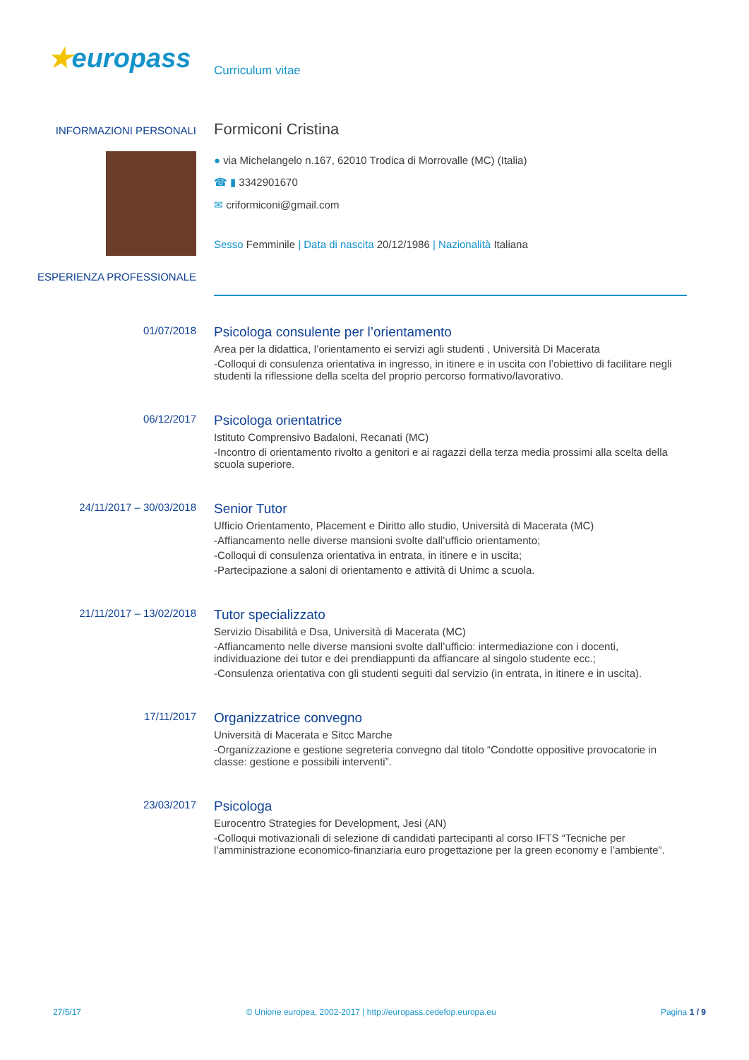★europass
Curriculum vitae
INFORMAZIONI PERSONALI
Formiconi Cristina
● via Michelangelo n.167, 62010 Trodica di Morrovalle (MC) (Italia)
☎ ▮ 3342901670
✉ criformiconi@gmail.com
Sesso Femminile | Data di nascita 20/12/1986 | Nazionalità Italiana
ESPERIENZA PROFESSIONALE
01/07/2018
Psicologa consulente per l’orientamento
Area per la didattica, l’orientamento ei servizi agli studenti , Università Di Macerata
-Colloqui di consulenza orientativa in ingresso, in itinere e in uscita con l’obiettivo di facilitare negli studenti la riflessione della scelta del proprio percorso formativo/lavorativo.
06/12/2017
Psicologa orientatrice
Istituto Comprensivo Badaloni, Recanati (MC)
-Incontro di orientamento rivolto a genitori e ai ragazzi della terza media prossimi alla scelta della scuola superiore.
24/11/2017 – 30/03/2018
Senior Tutor
Ufficio Orientamento, Placement e Diritto allo studio, Università di Macerata (MC)
-Affiancamento nelle diverse mansioni svolte dall’ufficio orientamento;
-Colloqui di consulenza orientativa in entrata, in itinere e in uscita;
-Partecipazione a saloni di orientamento e attività di Unimc a scuola.
21/11/2017 – 13/02/2018
Tutor specializzato
Servizio Disabilità e Dsa, Università di Macerata (MC)
-Affiancamento nelle diverse mansioni svolte dall’ufficio: intermediazione con i docenti, individuazione dei tutor e dei prendiappunti da affiancare al singolo studente ecc.;
-Consulenza orientativa con gli studenti seguiti dal servizio (in entrata, in itinere e in uscita).
17/11/2017
Organizzatrice convegno
Università di Macerata e Sitcc Marche
-Organizzazione e gestione segreteria convegno dal titolo “Condotte oppositive provocatorie in classe: gestione e possibili interventi”.
23/03/2017
Psicologa
Eurocentro Strategies for Development, Jesi (AN)
-Colloqui motivazionali di selezione di candidati partecipanti al corso IFTS “Tecniche per l’amministrazione economico-finanziaria euro progettazione per la green economy e l’ambiente”.
27/5/17 © Unione europea, 2002-2017 | http://europass.cedefop.europa.eu Pagina 1 / 9